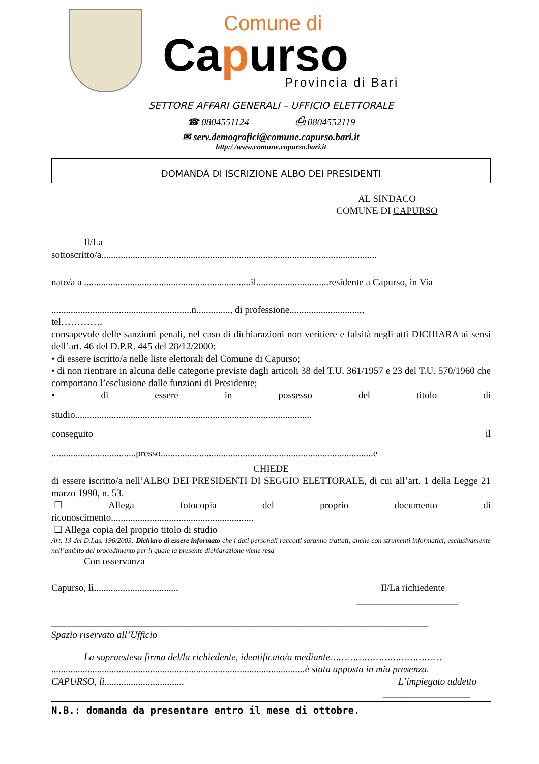Comune di
Capurso
Provincia di Bari
SETTORE AFFARI GENERALI – UFFICIO ELETTORALE
☎ 0804551124 ⎙ 0804552119
✉ serv.demografici@comune.capurso.bari.it
http:/ /www.comune.capurso.bari.it
DOMANDA DI ISCRIZIONE ALBO DEI PRESIDENTI
AL SINDACO
COMUNE DI CAPURSO
Il/La
sottoscritto/a..................................................................................................................
nato/a a .....................................................................il..............................residente a Capurso, in Via
..........................................................n.............., di professione..............................,
tel………….
consapevole delle sanzioni penali, nel caso di dichiarazioni non veritiere e falsità negli atti DICHIARA ai sensi dell’art. 46 del D.P.R. 445 del 28/12/2000:
• di essere iscritto/a nelle liste elettorali del Comune di Capurso;
• di non rientrare in alcuna delle categorie previste dagli articoli 38 del T.U. 361/1957 e 23 del T.U. 570/1960 che comportano l’esclusione dalle funzioni di Presidente;
• di essere in possesso del titolo di
studio..................................................................................................
conseguito il
...................................presso........................................................................................e
CHIEDE
di essere iscritto/a nell’ALBO DEI PRESIDENTI DI SEGGIO ELETTORALE, di cui all’art. 1 della Legge 21 marzo 1990, n. 53.
☐ Allega fotocopia del proprio documento di
riconoscimento...........................................................
☐ Allega copia del proprio titolo di studio
Art. 13 del D.Lgs. 196/2003: Dichiaro di essere informato che i dati personali raccolti saranno trattati, anche con strumenti informatici, esclusivamente nell’ambito del procedimento per il quale la presente dichiarazione viene resa
Con osservanza
Capurso, lì................................... Il/La richiedente
_____________________
______________________________________________________________________________
Spazio riservato all’Ufficio
La sopraestesa firma del/la richiedente, identificato/a mediante…………………………………
.........................................................................................................è stata apposta in mia presenza.
CAPURSO, lì................................. L’impiegato addetto
__________________
N.B.: domanda da presentare entro il mese di ottobre.